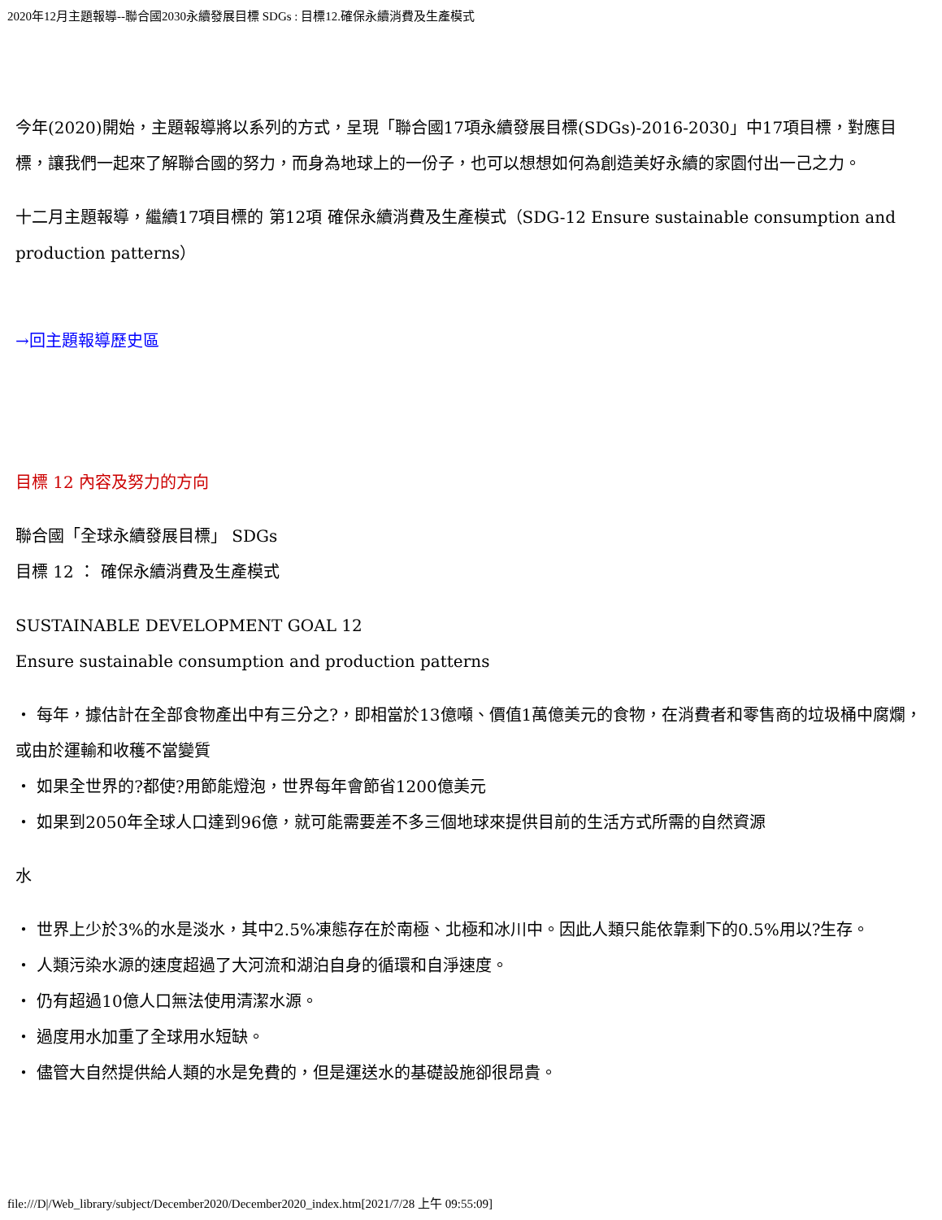2020年12月主題報導--聯合國2030永續發展目標 SDGs : 目標12.確保永續消費及生產模式
今年(2020)開始，主題報導將以系列的方式，呈現「聯合國17項永續發展目標(SDGs)-2016-2030」中17項目標，對應目標，讓我們一起來了解聯合國的努力，而身為地球上的一份子，也可以想想如何為創造美好永續的家園付出一己之力。
十二月主題報導，繼續17項目標的 第12項 確保永續消費及生產模式（SDG-12 Ensure sustainable consumption and production patterns）
→回主題報導歷史區
目標 12 內容及努力的方向
聯合國「全球永續發展目標」 SDGs
目標 12 ： 確保永續消費及生產模式
SUSTAINABLE DEVELOPMENT GOAL 12
Ensure sustainable consumption and production patterns
・ 每年，據估計在全部食物產出中有三分之?，即相當於13億噸、價值1萬億美元的食物，在消費者和零售商的垃圾桶中腐爛，
或由於運輸和收穫不當變質
・ 如果全世界的?都使?用節能燈泡，世界每年會節省1200億美元
・ 如果到2050年全球人口達到96億，就可能需要差不多三個地球來提供目前的生活方式所需的自然資源
水
・ 世界上少於3%的水是淡水，其中2.5%凍態存在於南極、北極和冰川中。因此人類只能依靠剩下的0.5%用以?生存。
・ 人類污染水源的速度超過了大河流和湖泊自身的循環和自淨速度。
・ 仍有超過10億人口無法使用清潔水源。
・ 過度用水加重了全球用水短缺。
・ 儘管大自然提供給人類的水是免費的，但是運送水的基礎設施卻很昂貴。
file:///D|/Web_library/subject/December2020/December2020_index.htm[2021/7/28 上午 09:55:09]